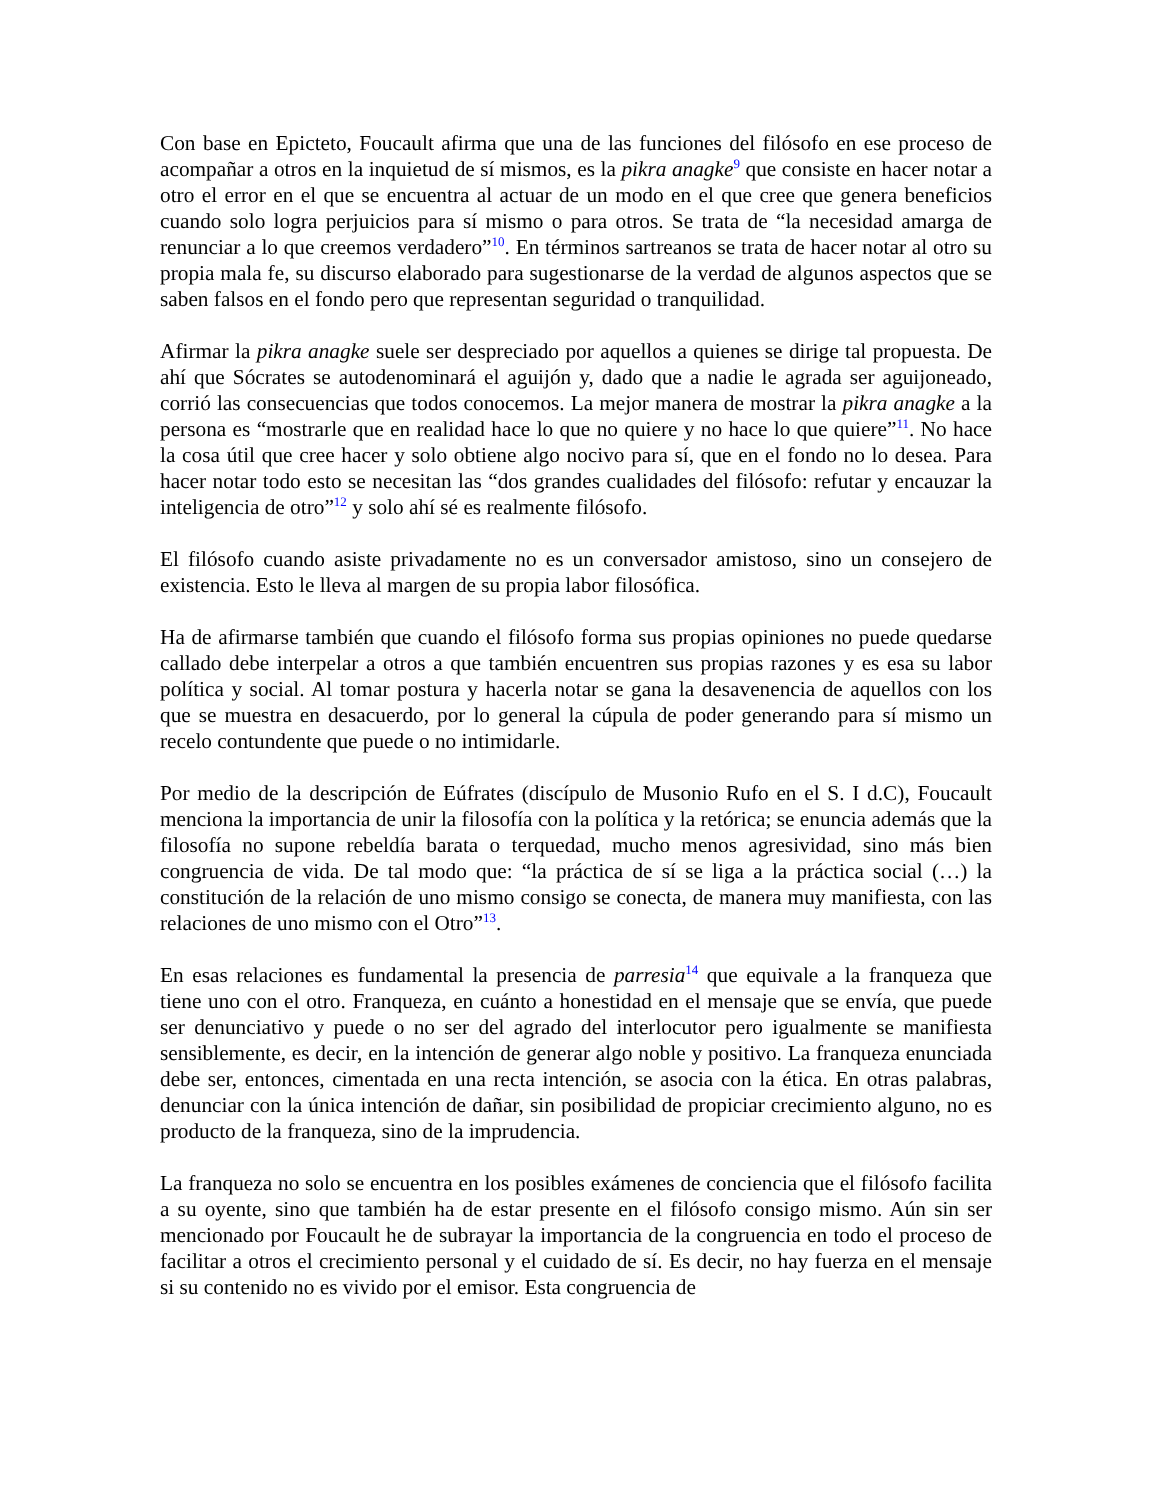Con base en Epicteto, Foucault afirma que una de las funciones del filósofo en ese proceso de acompañar a otros en la inquietud de sí mismos, es la pikra anagke<sup>9</sup> que consiste en hacer notar a otro el error en el que se encuentra al actuar de un modo en el que cree que genera beneficios cuando solo logra perjuicios para sí mismo o para otros. Se trata de “la necesidad amarga de renunciar a lo que creemos verdadero”<sup>10</sup>. En términos sartreanos se trata de hacer notar al otro su propia mala fe, su discurso elaborado para sugestionarse de la verdad de algunos aspectos que se saben falsos en el fondo pero que representan seguridad o tranquilidad.
Afirmar la pikra anagke suele ser despreciado por aquellos a quienes se dirige tal propuesta. De ahí que Sócrates se autodenominará el aguijón y, dado que a nadie le agrada ser aguijoneado, corrió las consecuencias que todos conocemos. La mejor manera de mostrar la pikra anagke a la persona es “mostrarle que en realidad hace lo que no quiere y no hace lo que quiere”<sup>11</sup>. No hace la cosa útil que cree hacer y solo obtiene algo nocivo para sí, que en el fondo no lo desea. Para hacer notar todo esto se necesitan las “dos grandes cualidades del filósofo: refutar y encauzar la inteligencia de otro”<sup>12</sup> y solo ahí sé es realmente filósofo.
El filósofo cuando asiste privadamente no es un conversador amistoso, sino un consejero de existencia. Esto le lleva al margen de su propia labor filosófica.
Ha de afirmarse también que cuando el filósofo forma sus propias opiniones no puede quedarse callado debe interpelar a otros a que también encuentren sus propias razones y es esa su labor política y social. Al tomar postura y hacerla notar se gana la desavenencia de aquellos con los que se muestra en desacuerdo, por lo general la cúpula de poder generando para sí mismo un recelo contundente que puede o no intimidarle.
Por medio de la descripción de Eúfrates (discípulo de Musonio Rufo en el S. I d.C), Foucault menciona la importancia de unir la filosofía con la política y la retórica; se enuncia además que la filosofía no supone rebeldía barata o terquedad, mucho menos agresividad, sino más bien congruencia de vida. De tal modo que: “la práctica de sí se liga a la práctica social (…) la constitución de la relación de uno mismo consigo se conecta, de manera muy manifiesta, con las relaciones de uno mismo con el Otro”<sup>13</sup>.
En esas relaciones es fundamental la presencia de parresia<sup>14</sup> que equivale a la franqueza que tiene uno con el otro. Franqueza, en cuánto a honestidad en el mensaje que se envía, que puede ser denunciativo y puede o no ser del agrado del interlocutor pero igualmente se manifiesta sensiblemente, es decir, en la intención de generar algo noble y positivo. La franqueza enunciada debe ser, entonces, cimentada en una recta intención, se asocia con la ética. En otras palabras, denunciar con la única intención de dañar, sin posibilidad de propiciar crecimiento alguno, no es producto de la franqueza, sino de la imprudencia.
La franqueza no solo se encuentra en los posibles exámenes de conciencia que el filósofo facilita a su oyente, sino que también ha de estar presente en el filósofo consigo mismo. Aún sin ser mencionado por Foucault he de subrayar la importancia de la congruencia en todo el proceso de facilitar a otros el crecimiento personal y el cuidado de sí. Es decir, no hay fuerza en el mensaje si su contenido no es vivido por el emisor. Esta congruencia de